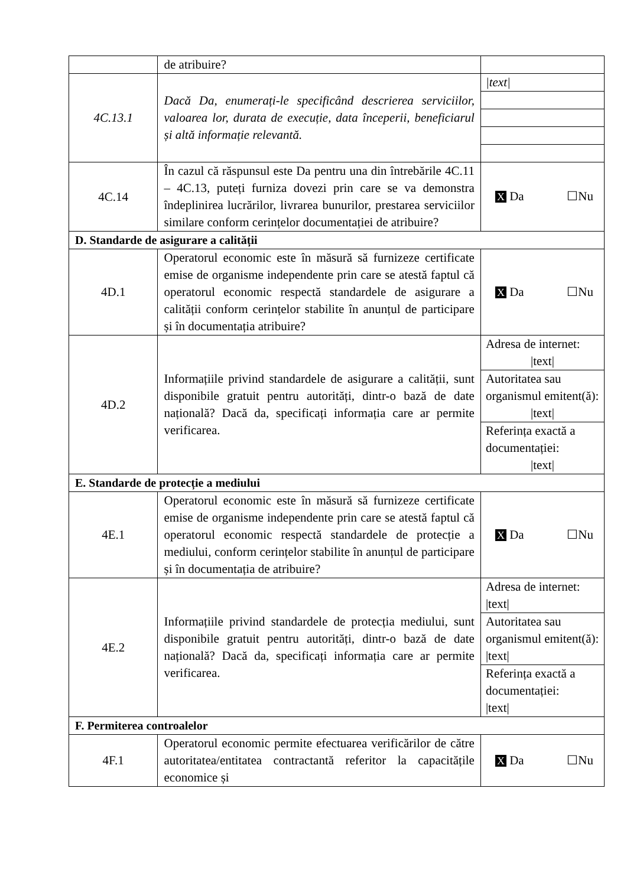| | de atribuire? | |
| 4C.13.1 | Dacă Da, enumerați-le specificând descrierea serviciilor, valoarea lor, durata de execuție, data începerii, beneficiarul și altă informație relevantă. | / /text/ / |
| 4C.14 | În cazul că răspunsul este Da pentru una din întrebările 4C.11 – 4C.13, puteți furniza dovezi prin care se va demonstra îndeplinirea lucrărilor, livrarea bunurilor, prestarea serviciilor similare conform cerințelor documentației de atribuire? | X Da ☐Nu |
| D. Standarde de asigurare a calității | | |
| 4D.1 | Operatorul economic este în măsură să furnizeze certificate emise de organisme independente prin care se atestă faptul că operatorul economic respectă standardele de asigurare a calității conform cerințelor stabilite în anunțul de participare și în documentația atribuire? | X Da ☐Nu |
| 4D.2 | Informațiile privind standardele de asigurare a calității, sunt disponibile gratuit pentru autorități, dintr-o bază de date națională? Dacă da, specificați informația care ar permite verificarea. | / Adresa de internet: /text/ / / Autoritatea sau organismul emitent(ă): /text/ / / Referința exactă a documentației: /text/ / |
| E. Standarde de protecție a mediului | | |
| 4E.1 | Operatorul economic este în măsură să furnizeze certificate emise de organisme independente prin care se atestă faptul că operatorul economic respectă standardele de protecție a mediului, conform cerințelor stabilite în anunțul de participare și în documentația de atribuire? | X Da ☐Nu |
| 4E.2 | Informațiile privind standardele de protecția mediului, sunt disponibile gratuit pentru autorități, dintr-o bază de date națională? Dacă da, specificați informația care ar permite verificarea. | / Adresa de internet: /text/ / / Autoritatea sau organismul emitent(ă): /text/ / / Referința exactă a documentației: /text/ / |
| F. Permiterea controalelor | | |
| 4F.1 | Operatorul economic permite efectuarea verificărilor de către autoritatea/entitatea contractantă referitor la capacitățile economice și | X Da ☐Nu |